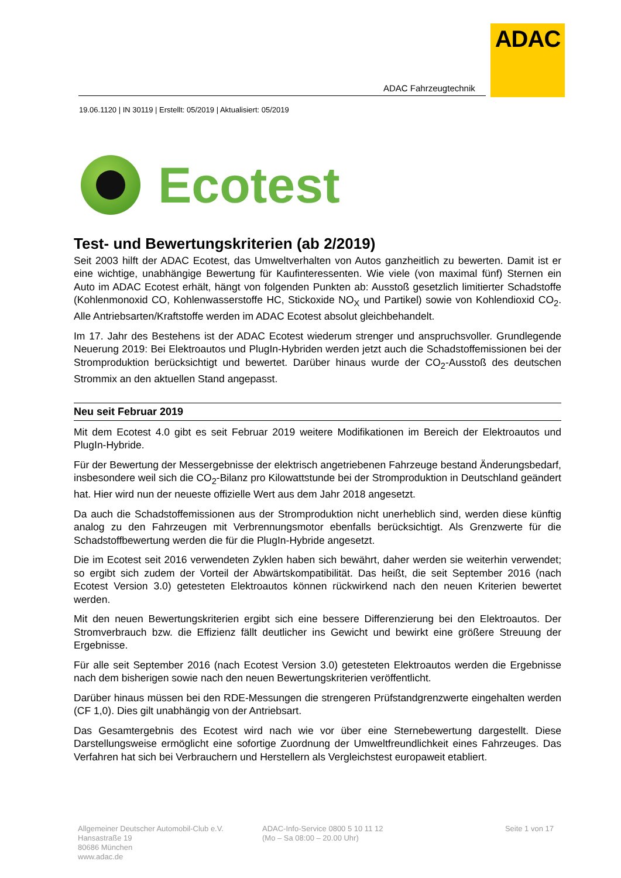ADAC
ADAC Fahrzeugtechnik
19.06.1120 | IN 30119 | Erstellt: 05/2019 | Aktualisiert: 05/2019
Ecotest
Test- und Bewertungskriterien (ab 2/2019)
Seit 2003 hilft der ADAC Ecotest, das Umweltverhalten von Autos ganzheitlich zu bewerten. Damit ist er eine wichtige, unabhängige Bewertung für Kaufinteressenten. Wie viele (von maximal fünf) Sternen ein Auto im ADAC Ecotest erhält, hängt von folgenden Punkten ab: Ausstoß gesetzlich limitierter Schadstoffe (Kohlenmonoxid CO, Kohlenwasserstoffe HC, Stickoxide NO<sub>X</sub> und Partikel) sowie von Kohlendioxid CO<sub>2</sub>. Alle Antriebsarten/Kraftstoffe werden im ADAC Ecotest absolut gleichbehandelt.
Im 17. Jahr des Bestehens ist der ADAC Ecotest wiederum strenger und anspruchsvoller. Grundlegende Neuerung 2019: Bei Elektroautos und PlugIn-Hybriden werden jetzt auch die Schadstoffemissionen bei der Stromproduktion berücksichtigt und bewertet. Darüber hinaus wurde der CO<sub>2</sub>-Ausstoß des deutschen Strommix an den aktuellen Stand angepasst.
Neu seit Februar 2019
Mit dem Ecotest 4.0 gibt es seit Februar 2019 weitere Modifikationen im Bereich der Elektroautos und PlugIn-Hybride.
Für der Bewertung der Messergebnisse der elektrisch angetriebenen Fahrzeuge bestand Änderungsbedarf, insbesondere weil sich die CO<sub>2</sub>-Bilanz pro Kilowattstunde bei der Stromproduktion in Deutschland geändert hat. Hier wird nun der neueste offizielle Wert aus dem Jahr 2018 angesetzt.
Da auch die Schadstoffemissionen aus der Stromproduktion nicht unerheblich sind, werden diese künftig analog zu den Fahrzeugen mit Verbrennungsmotor ebenfalls berücksichtigt. Als Grenzwerte für die Schadstoffbewertung werden die für die PlugIn-Hybride angesetzt.
Die im Ecotest seit 2016 verwendeten Zyklen haben sich bewährt, daher werden sie weiterhin verwendet; so ergibt sich zudem der Vorteil der Abwärtskompatibilität. Das heißt, die seit September 2016 (nach Ecotest Version 3.0) getesteten Elektroautos können rückwirkend nach den neuen Kriterien bewertet werden.
Mit den neuen Bewertungskriterien ergibt sich eine bessere Differenzierung bei den Elektroautos. Der Stromverbrauch bzw. die Effizienz fällt deutlicher ins Gewicht und bewirkt eine größere Streuung der Ergebnisse.
Für alle seit September 2016 (nach Ecotest Version 3.0) getesteten Elektroautos werden die Ergebnisse nach dem bisherigen sowie nach den neuen Bewertungskriterien veröffentlicht.
Darüber hinaus müssen bei den RDE-Messungen die strengeren Prüfstandgrenzwerte eingehalten werden (CF 1,0). Dies gilt unabhängig von der Antriebsart.
Das Gesamtergebnis des Ecotest wird nach wie vor über eine Sternebewertung dargestellt. Diese Darstellungsweise ermöglicht eine sofortige Zuordnung der Umweltfreundlichkeit eines Fahrzeuges. Das Verfahren hat sich bei Verbrauchern und Herstellern als Vergleichstest europaweit etabliert.
Allgemeiner Deutscher Automobil-Club e.V.
Hansastraße 19
80686 München
www.adac.de
ADAC-Info-Service 0800 5 10 11 12
(Mo – Sa 08:00 – 20.00 Uhr)
Seite 1 von 17